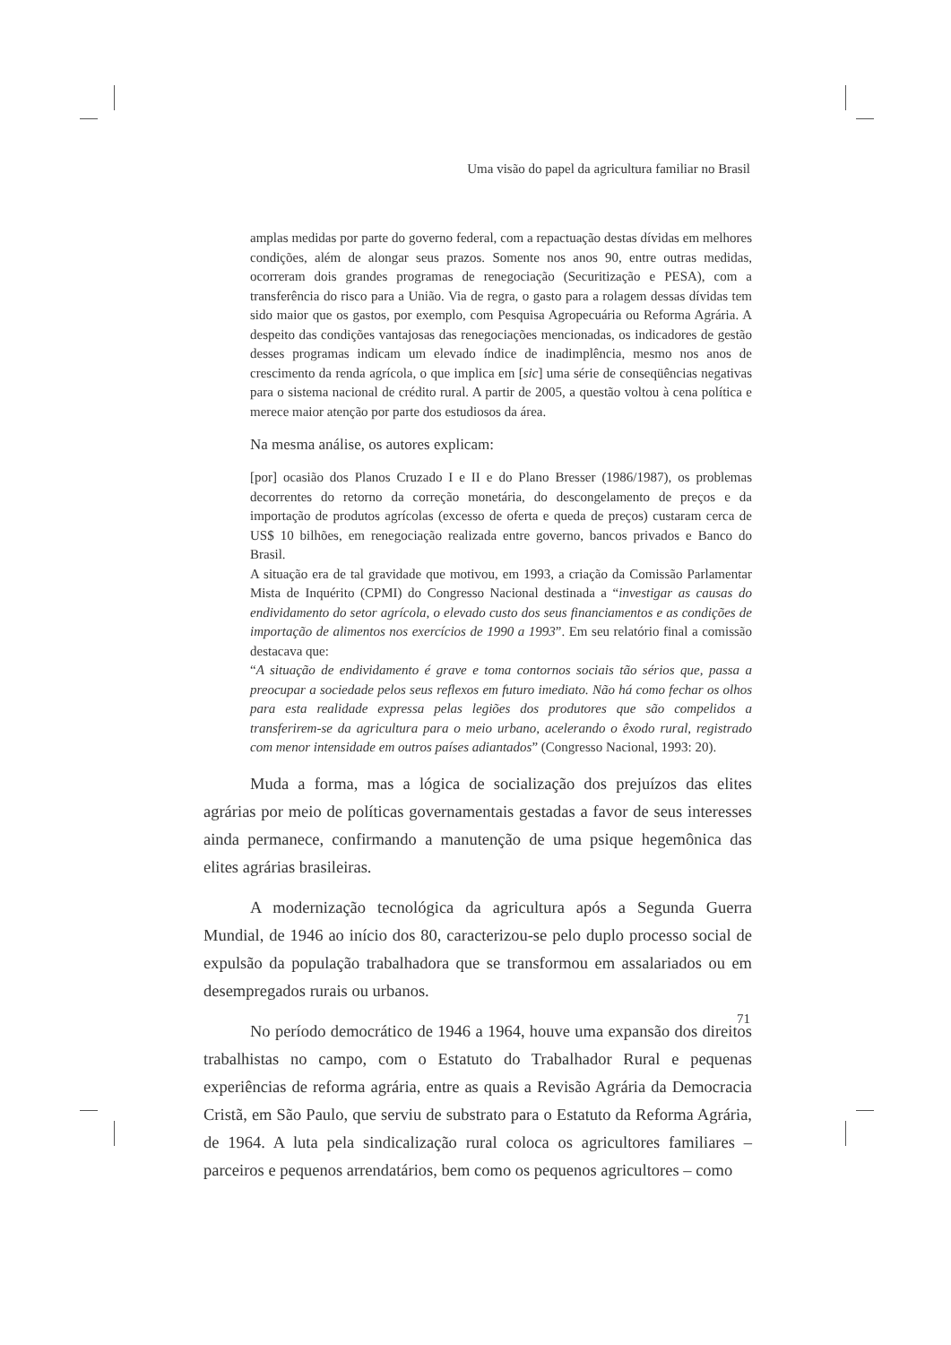Uma visão do papel da agricultura familiar no Brasil
amplas medidas por parte do governo federal, com a repactuação destas dívidas em melhores condições, além de alongar seus prazos. Somente nos anos 90, entre outras medidas, ocorreram dois grandes programas de renegociação (Securitização e PESA), com a transferência do risco para a União. Via de regra, o gasto para a rolagem dessas dívidas tem sido maior que os gastos, por exemplo, com Pesquisa Agropecuária ou Reforma Agrária. A despeito das condições vantajosas das renegociações mencionadas, os indicadores de gestão desses programas indicam um elevado índice de inadimplência, mesmo nos anos de crescimento da renda agrícola, o que implica em [sic] uma série de conseqüências negativas para o sistema nacional de crédito rural. A partir de 2005, a questão voltou à cena política e merece maior atenção por parte dos estudiosos da área.
Na mesma análise, os autores explicam:
[por] ocasião dos Planos Cruzado I e II e do Plano Bresser (1986/1987), os problemas decorrentes do retorno da correção monetária, do descongelamento de preços e da importação de produtos agrícolas (excesso de oferta e queda de preços) custaram cerca de US$ 10 bilhões, em renegociação realizada entre governo, bancos privados e Banco do Brasil.
A situação era de tal gravidade que motivou, em 1993, a criação da Comissão Parlamentar Mista de Inquérito (CPMI) do Congresso Nacional destinada a “investigar as causas do endividamento do setor agrícola, o elevado custo dos seus financiamentos e as condições de importação de alimentos nos exercícios de 1990 a 1993”. Em seu relatório final a comissão destacava que:
“A situação de endividamento é grave e toma contornos sociais tão sérios que, passa a preocupar a sociedade pelos seus reflexos em futuro imediato. Não há como fechar os olhos para esta realidade expressa pelas legiões dos produtores que são compelidos a transferirem-se da agricultura para o meio urbano, acelerando o êxodo rural, registrado com menor intensidade em outros países adiantados” (Congresso Nacional, 1993: 20).
Muda a forma, mas a lógica de socialização dos prejuízos das elites agrárias por meio de políticas governamentais gestadas a favor de seus interesses ainda permanece, confirmando a manutenção de uma psique hegemônica das elites agrárias brasileiras.
A modernização tecnológica da agricultura após a Segunda Guerra Mundial, de 1946 ao início dos 80, caracterizou-se pelo duplo processo social de expulsão da população trabalhadora que se transformou em assalariados ou em desempregados rurais ou urbanos.
No período democrático de 1946 a 1964, houve uma expansão dos direitos trabalhistas no campo, com o Estatuto do Trabalhador Rural e pequenas experiências de reforma agrária, entre as quais a Revisão Agrária da Democracia Cristã, em São Paulo, que serviu de substrato para o Estatuto da Reforma Agrária, de 1964. A luta pela sindicalização rural coloca os agricultores familiares – parceiros e pequenos arrendatários, bem como os pequenos agricultores – como
71